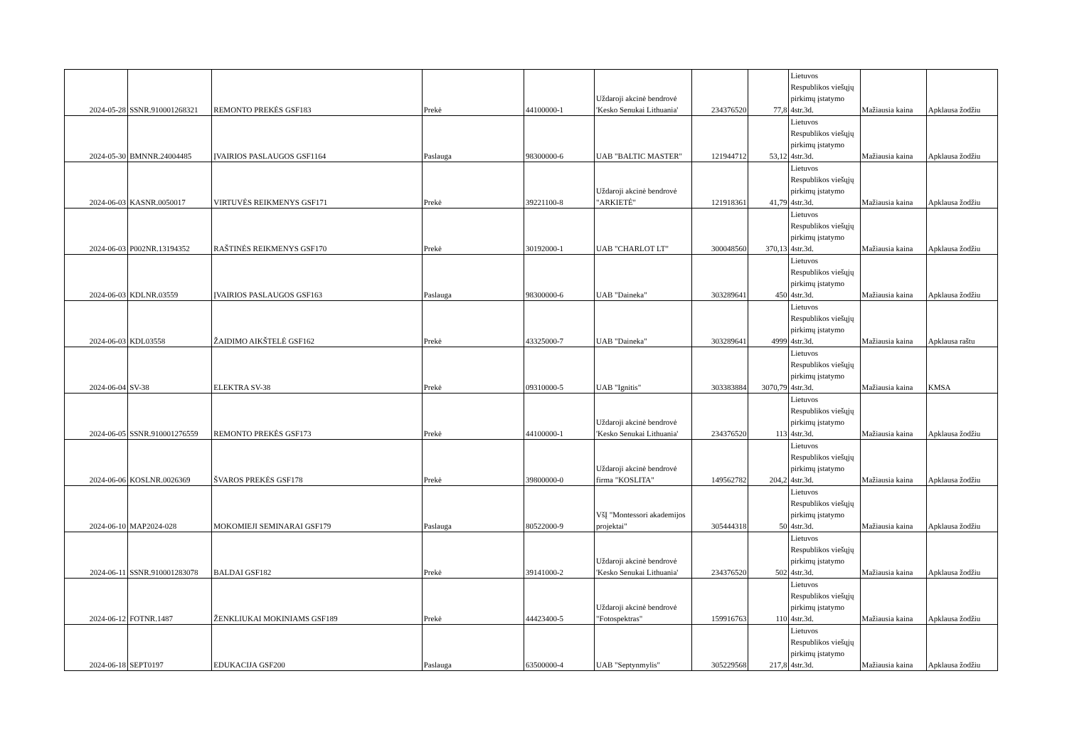| 2024-05-28 | SSNR.910001268321 | REMONTO PREKĖS GSF183 | Prekė | 44100000-1 | Uždaroji akcinė bendrovė 'Kesko Senukai Lithuania' | 234376520 | 77,8 | Lietuvos Respublikos viešųjų pirkimų įstatymo 4str.3d. | Mažiausia kaina | Apklausa žodžiu |
| 2024-05-30 | BMNNR.24004485 | ĮVAIRIOS PASLAUGOS GSF1164 | Paslauga | 98300000-6 | UAB "BALTIC MASTER" | 121944712 | 53,12 | Lietuvos Respublikos viešųjų pirkimų įstatymo 4str.3d. | Mažiausia kaina | Apklausa žodžiu |
| 2024-06-03 | KASNR.0050017 | VIRTUVĖS REIKMENYS GSF171 | Prekė | 39221100-8 | Uždaroji akcinė bendrovė "ARKIETĖ" | 121918361 | 41,79 | Lietuvos Respublikos viešųjų pirkimų įstatymo 4str.3d. | Mažiausia kaina | Apklausa žodžiu |
| 2024-06-03 | P002NR.13194352 | RAŠTINĖS REIKMENYS GSF170 | Prekė | 30192000-1 | UAB "CHARLOT LT" | 300048560 | 370,13 | Lietuvos Respublikos viešųjų pirkimų įstatymo 4str.3d. | Mažiausia kaina | Apklausa žodžiu |
| 2024-06-03 | KDLNR.03559 | ĮVAIRIOS PASLAUGOS GSF163 | Paslauga | 98300000-6 | UAB "Daineka" | 303289641 | 450 | Lietuvos Respublikos viešųjų pirkimų įstatymo 4str.3d. | Mažiausia kaina | Apklausa žodžiu |
| 2024-06-03 | KDL03558 | ŽAIDIMO AIKŠTELĖ GSF162 | Prekė | 43325000-7 | UAB "Daineka" | 303289641 | 4999 | Lietuvos Respublikos viešųjų pirkimų įstatymo 4str.3d. | Mažiausia kaina | Apklausa raštu |
| 2024-06-04 | SV-38 | ELEKTRA SV-38 | Prekė | 09310000-5 | UAB "Ignitis" | 303383884 | 3070,79 | Lietuvos Respublikos viešųjų pirkimų įstatymo 4str.3d. | Mažiausia kaina | KMSA |
| 2024-06-05 | SSNR.910001276559 | REMONTO PREKĖS GSF173 | Prekė | 44100000-1 | Uždaroji akcinė bendrovė 'Kesko Senukai Lithuania' | 234376520 | 113 | Lietuvos Respublikos viešųjų pirkimų įstatymo 4str.3d. | Mažiausia kaina | Apklausa žodžiu |
| 2024-06-06 | KOSLNR.0026369 | ŠVAROS PREKĖS GSF178 | Prekė | 39800000-0 | Uždaroji akcinė bendrovė firma "KOSLITA" | 149562782 | 204,2 | Lietuvos Respublikos viešųjų pirkimų įstatymo 4str.3d. | Mažiausia kaina | Apklausa žodžiu |
| 2024-06-10 | MAP2024-028 | MOKOMIEJI SEMINARAI GSF179 | Paslauga | 80522000-9 | VšĮ "Montessori akademijos projektai" | 305444318 | 50 | Lietuvos Respublikos viešųjų pirkimų įstatymo 4str.3d. | Mažiausia kaina | Apklausa žodžiu |
| 2024-06-11 | SSNR.910001283078 | BALDAI GSF182 | Prekė | 39141000-2 | Uždaroji akcinė bendrovė 'Kesko Senukai Lithuania' | 234376520 | 502 | Lietuvos Respublikos viešųjų pirkimų įstatymo 4str.3d. | Mažiausia kaina | Apklausa žodžiu |
| 2024-06-12 | FOTNR.1487 | ŽENKLIUKAI MOKINIAMS GSF189 | Prekė | 44423400-5 | Uždaroji akcinė bendrovė "Fotospektras" | 159916763 | 110 | Lietuvos Respublikos viešųjų pirkimų įstatymo 4str.3d. | Mažiausia kaina | Apklausa žodžiu |
| 2024-06-18 | SEPT0197 | EDUKACIJA GSF200 | Paslauga | 63500000-4 | UAB "Septynmylis" | 305229568 | 217,8 | Lietuvos Respublikos viešųjų pirkimų įstatymo 4str.3d. | Mažiausia kaina | Apklausa žodžiu |